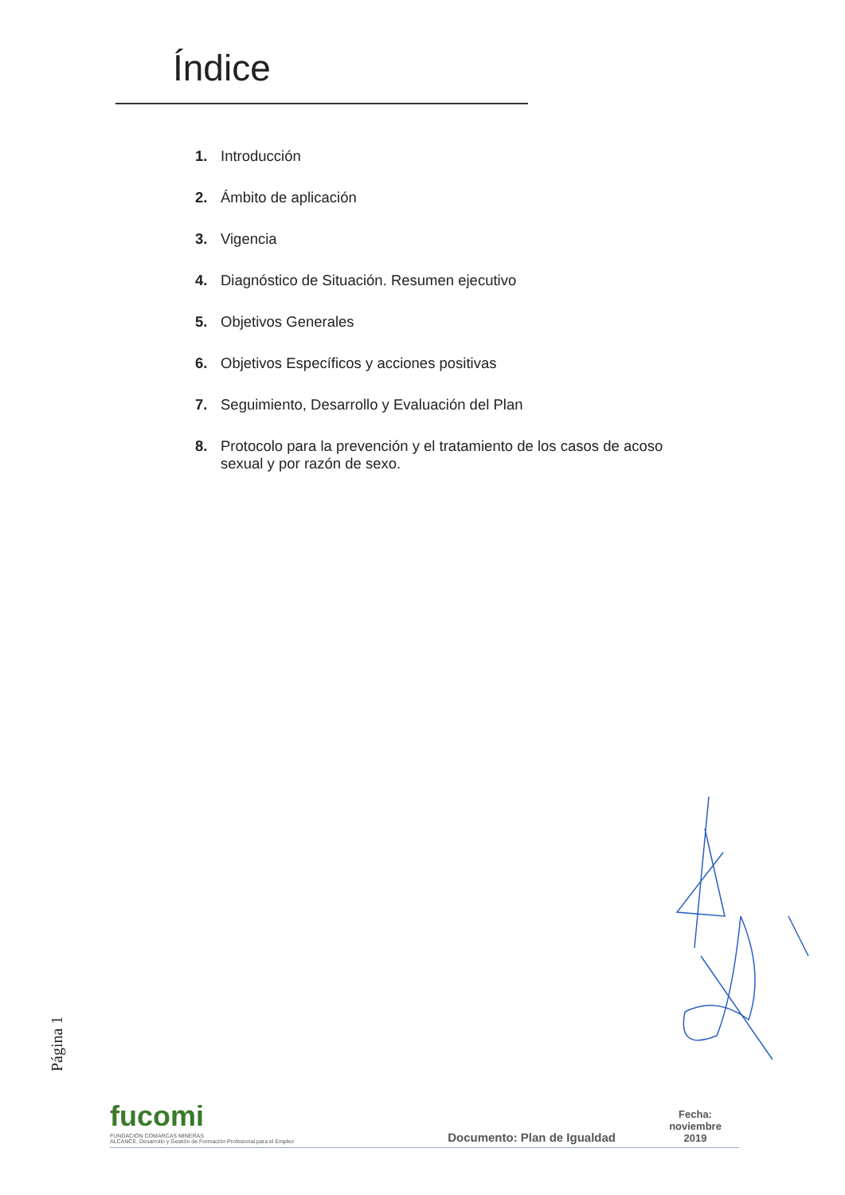Índice
1. Introducción
2. Ámbito de aplicación
3. Vigencia
4. Diagnóstico de Situación. Resumen ejecutivo
5. Objetivos Generales
6. Objetivos Específicos y acciones positivas
7. Seguimiento, Desarrollo y Evaluación del Plan
8. Protocolo para la prevención y el tratamiento de los casos de acoso sexual y por razón de sexo.
Página 1
fucomi
FUNDACIÓN COMARCAS MINERAS
ALCANCE. Desarrollo y Gestión de Formación Profesional para el Empleo
Documento: Plan de Igualdad
Fecha:
noviembre
2019